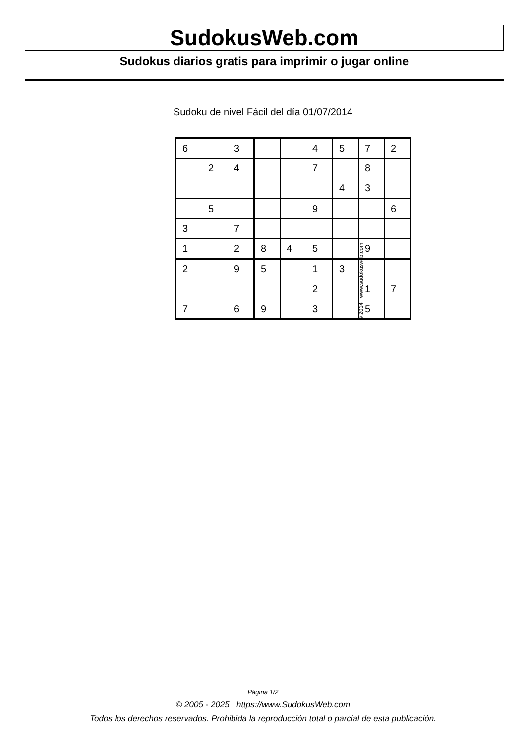SudokusWeb.com
Sudokus diarios gratis para imprimir o jugar online
Sudoku de nivel Fácil del día 01/07/2014
| 6 | | 3 | | | 4 | 5 | 7 | 2 |
| | 2 | 4 | | | 7 | | 8 | |
| | | | | | | 4 | 3 | |
| | 5 | | | | 9 | | | 6 |
| 3 | | 7 | | | | | | |
| 1 | | 2 | 8 | 4 | 5 | | 9 | |
| 2 | | 9 | 5 | | 1 | 3 | | |
| | | | | | 2 | | 1 | 7 |
| 7 | | 6 | 9 | | 3 | | 5 | |
© 2014 www.sudokusweb.com
Página 1/2
© 2005 - 2025 https://www.SudokusWeb.com
Todos los derechos reservados. Prohibida la reproducción total o parcial de esta publicación.